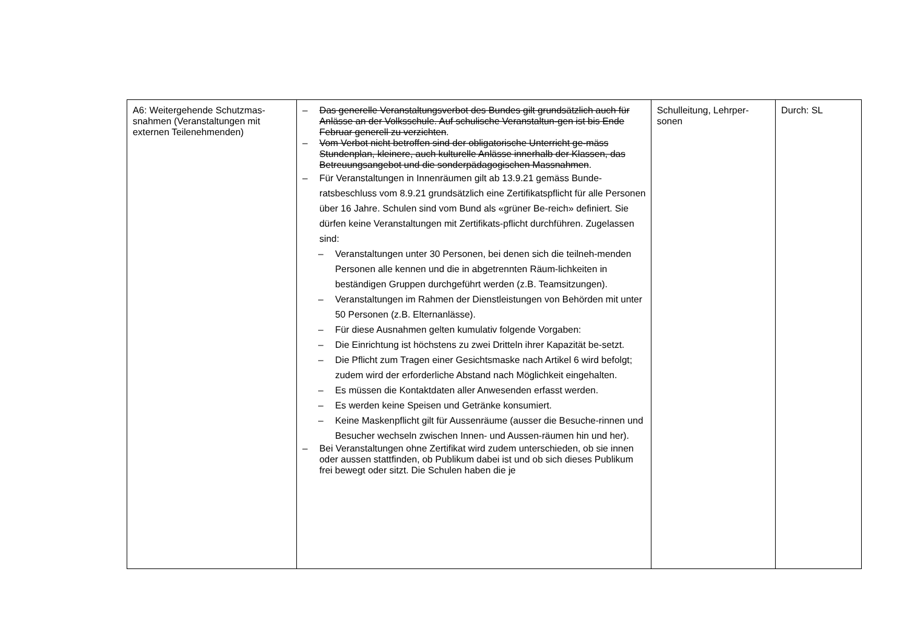| A6: Weitergehende Schutzmas-snahmen (Veranstaltungen mit externen Teilenehmenden) | – Das generelle Veranstaltungsverbot des Bundes gilt grundsätzlich auch für Anlässe an der Volksschule. Auf schulische Veranstaltun-gen ist bis Ende Februar generell zu verzichten . – Vom Verbot nicht betroffen sind der obligatorische Unterricht ge-mäss Stundenplan, kleinere, auch kulturelle Anlässe innerhalb der Klassen, das Betreuungsangebot und die sonderpädagogischen Massnahmen . – Für Veranstaltungen in Innenräumen gilt ab 13.9.21 gemäss Bunde-ratsbeschluss vom 8.9.21 grundsätzlich eine Zertifikatspflicht für alle Personen über 16 Jahre. Schulen sind vom Bund als «grüner Be-reich» definiert. Sie dürfen keine Veranstaltungen mit Zertifikats-pflicht durchführen. Zugelassen sind: – Veranstaltungen unter 30 Personen, bei denen sich die teilneh-menden Personen alle kennen und die in abgetrennten Räum-lichkeiten in beständigen Gruppen durchgeführt werden (z.B. Teamsitzungen). – Veranstaltungen im Rahmen der Dienstleistungen von Behörden mit unter 50 Personen (z.B. Elternanlässe). – Für diese Ausnahmen gelten kumulativ folgende Vorgaben: – Die Einrichtung ist höchstens zu zwei Dritteln ihrer Kapazität be-setzt. – Die Pflicht zum Tragen einer Gesichtsmaske nach Artikel 6 wird befolgt; zudem wird der erforderliche Abstand nach Möglichkeit eingehalten. – Es müssen die Kontaktdaten aller Anwesenden erfasst werden. – Es werden keine Speisen und Getränke konsumiert. – Keine Maskenpflicht gilt für Aussenräume (ausser die Besuche-rinnen und Besucher wechseln zwischen Innen- und Aussen-räumen hin und her). – Bei Veranstaltungen ohne Zertifikat wird zudem unterschieden, ob sie innen oder aussen stattfinden, ob Publikum dabei ist und ob sich dieses Publikum frei bewegt oder sitzt. Die Schulen haben die je | Schulleitung, Lehrper-sonen | Durch: SL |